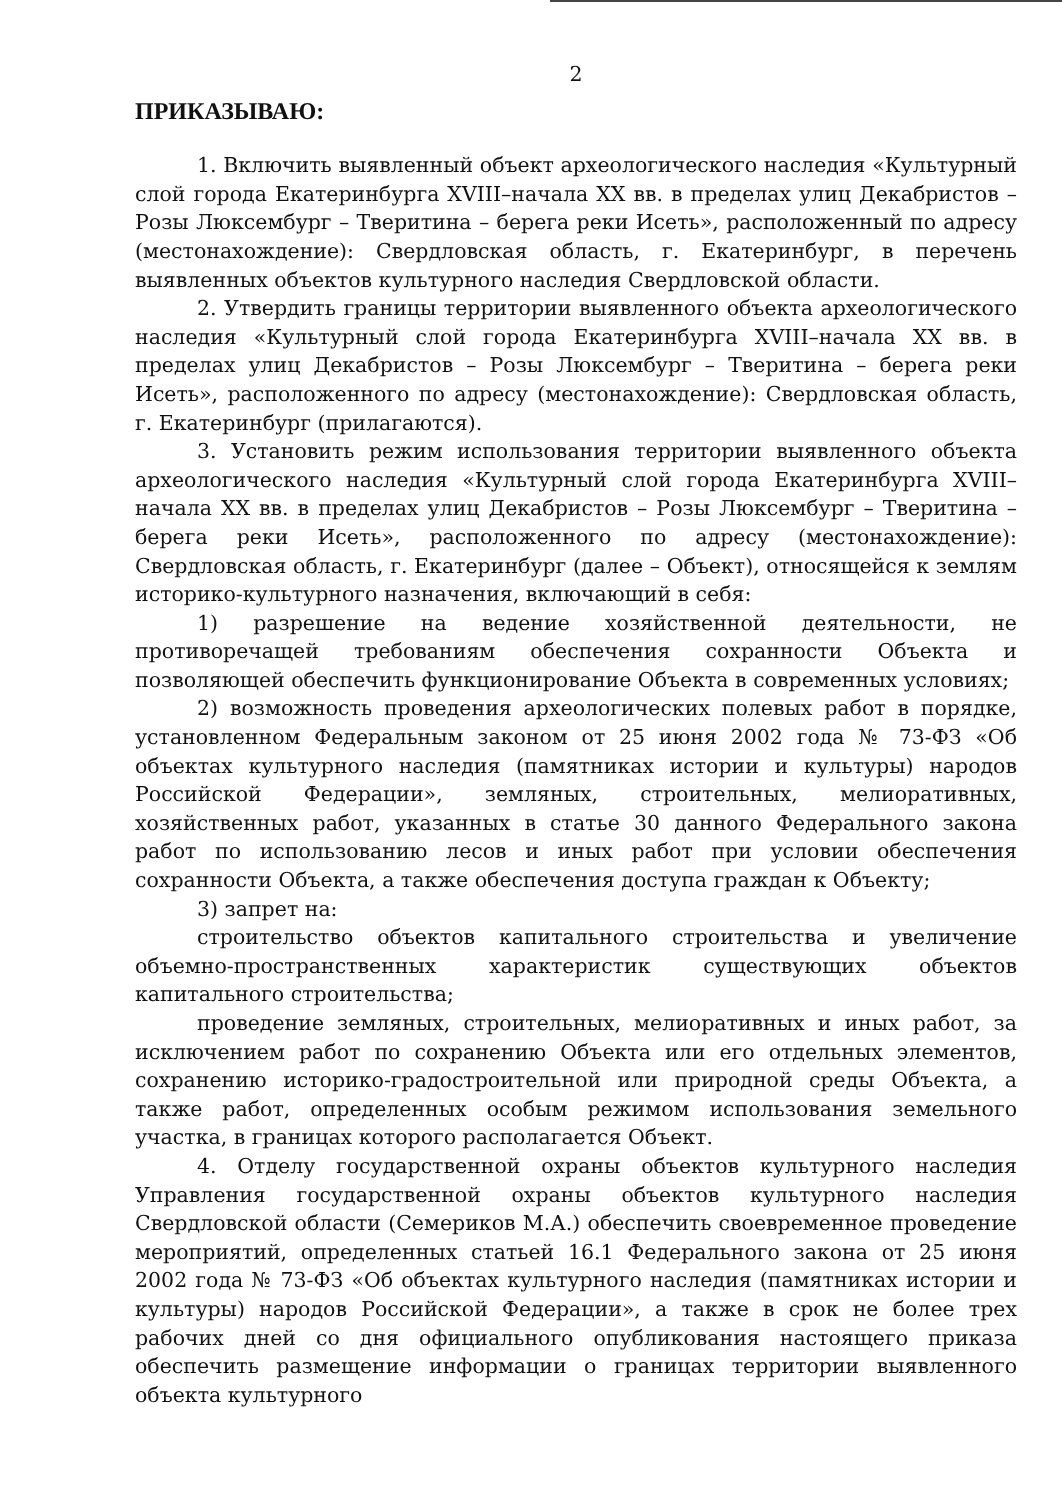2
ПРИКАЗЫВАЮ:
1. Включить выявленный объект археологического наследия «Культурный слой города Екатеринбурга XVIII–начала XX вв. в пределах улиц Декабристов – Розы Люксембург – Тверитина – берега реки Исеть», расположенный по адресу (местонахождение): Свердловская область, г. Екатеринбург, в перечень выявленных объектов культурного наследия Свердловской области.
2. Утвердить границы территории выявленного объекта археологического наследия «Культурный слой города Екатеринбурга XVIII–начала XX вв. в пределах улиц Декабристов – Розы Люксембург – Тверитина – берега реки Исеть», расположенного по адресу (местонахождение): Свердловская область, г. Екатеринбург (прилагаются).
3. Установить режим использования территории выявленного объекта археологического наследия «Культурный слой города Екатеринбурга XVIII–начала XX вв. в пределах улиц Декабристов – Розы Люксембург – Тверитина – берега реки Исеть», расположенного по адресу (местонахождение): Свердловская область, г. Екатеринбург (далее – Объект), относящейся к землям историко-культурного назначения, включающий в себя:
1) разрешение на ведение хозяйственной деятельности, не противоречащей требованиям обеспечения сохранности Объекта и позволяющей обеспечить функционирование Объекта в современных условиях;
2) возможность проведения археологических полевых работ в порядке, установленном Федеральным законом от 25 июня 2002 года № 73-ФЗ «Об объектах культурного наследия (памятниках истории и культуры) народов Российской Федерации», земляных, строительных, мелиоративных, хозяйственных работ, указанных в статье 30 данного Федерального закона работ по использованию лесов и иных работ при условии обеспечения сохранности Объекта, а также обеспечения доступа граждан к Объекту;
3) запрет на:
строительство объектов капитального строительства и увеличение объемно-пространственных характеристик существующих объектов капитального строительства;
проведение земляных, строительных, мелиоративных и иных работ, за исключением работ по сохранению Объекта или его отдельных элементов, сохранению историко-градостроительной или природной среды Объекта, а также работ, определенных особым режимом использования земельного участка, в границах которого располагается Объект.
4. Отделу государственной охраны объектов культурного наследия Управления государственной охраны объектов культурного наследия Свердловской области (Семериков М.А.) обеспечить своевременное проведение мероприятий, определенных статьей 16.1 Федерального закона от 25 июня 2002 года № 73-ФЗ «Об объектах культурного наследия (памятниках истории и культуры) народов Российской Федерации», а также в срок не более трех рабочих дней со дня официального опубликования настоящего приказа обеспечить размещение информации о границах территории выявленного объекта культурного